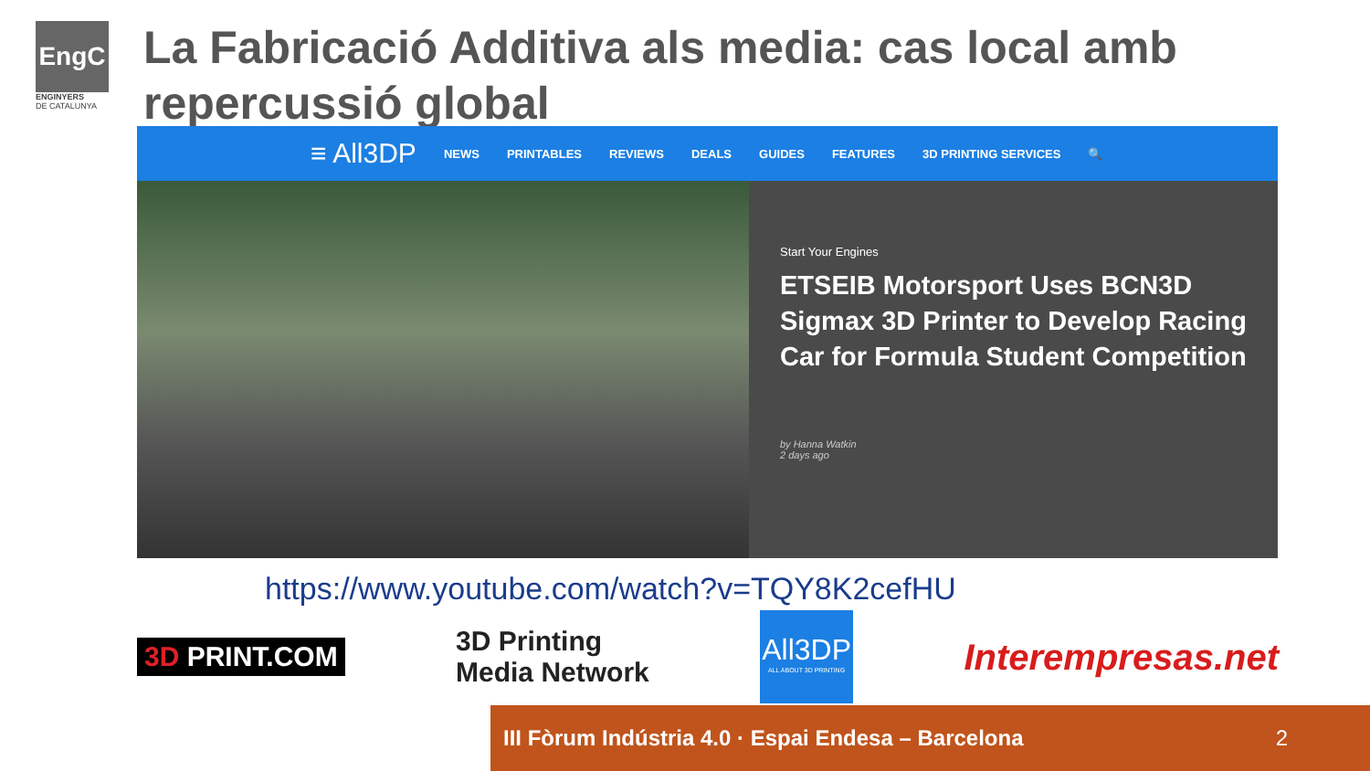EngC
ENGINYERS
DE CATALUNYA
La Fabricació Additiva als media: cas local amb repercussió global
≡ All3DP NEWS PRINTABLES REVIEWS DEALS GUIDES FEATURES 3D PRINTING SERVICES 🔍
Start Your Engines
ETSEIB Motorsport Uses BCN3D Sigmax 3D Printer to Develop Racing Car for Formula Student Competition
by Hanna Watkin
2 days ago
https://www.youtube.com/watch?v=TQY8K2cefHU
3D PRINT.COM
3D Printing
Media Network
All3DP
ALL ABOUT 3D PRINTING
Interempresas.net
III Fòrum Indústria 4.0 · Espai Endesa – Barcelona 2